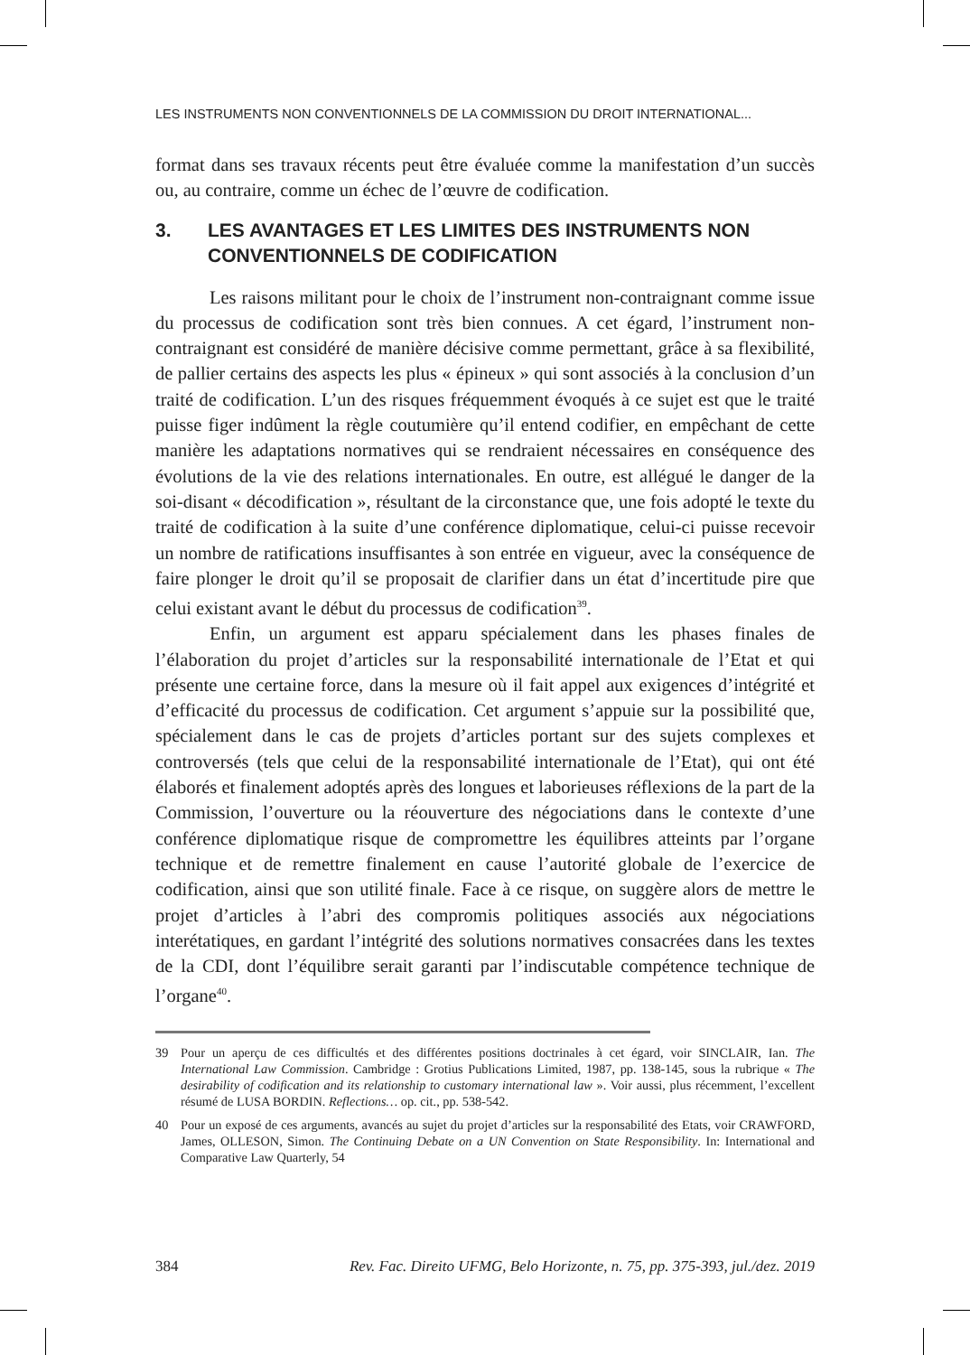LES INSTRUMENTS NON CONVENTIONNELS DE LA COMMISSION DU DROIT INTERNATIONAL...
format dans ses travaux récents peut être évaluée comme la manifestation d’un succès ou, au contraire, comme un échec de l’œuvre de codification.
3. LES AVANTAGES ET LES LIMITES DES INSTRUMENTS NON CONVENTIONNELS DE CODIFICATION
Les raisons militant pour le choix de l’instrument non-contraignant comme issue du processus de codification sont très bien connues. A cet égard, l’instrument non-contraignant est considéré de manière décisive comme permettant, grâce à sa flexibilité, de pallier certains des aspects les plus « épineux » qui sont associés à la conclusion d’un traité de codification. L’un des risques fréquemment évoqués à ce sujet est que le traité puisse figer indûment la règle coutumière qu’il entend codifier, en empêchant de cette manière les adaptations normatives qui se rendraient nécessaires en conséquence des évolutions de la vie des relations internationales. En outre, est allégué le danger de la soi-disant « décodification », résultant de la circonstance que, une fois adopté le texte du traité de codification à la suite d’une conférence diplomatique, celui-ci puisse recevoir un nombre de ratifications insuffisantes à son entrée en vigueur, avec la conséquence de faire plonger le droit qu’il se proposait de clarifier dans un état d’incertitude pire que celui existant avant le début du processus de codification<sup>39</sup>.
Enfin, un argument est apparu spécialement dans les phases finales de l’élaboration du projet d’articles sur la responsabilité internationale de l’Etat et qui présente une certaine force, dans la mesure où il fait appel aux exigences d’intégrité et d’efficacité du processus de codification. Cet argument s’appuie sur la possibilité que, spécialement dans le cas de projets d’articles portant sur des sujets complexes et controversés (tels que celui de la responsabilité internationale de l’Etat), qui ont été élaborés et finalement adoptés après des longues et laborieuses réflexions de la part de la Commission, l’ouverture ou la réouverture des négociations dans le contexte d’une conférence diplomatique risque de compromettre les équilibres atteints par l’organe technique et de remettre finalement en cause l’autorité globale de l’exercice de codification, ainsi que son utilité finale. Face à ce risque, on suggère alors de mettre le projet d’articles à l’abri des compromis politiques associés aux négociations interétatiques, en gardant l’intégrité des solutions normatives consacrées dans les textes de la CDI, dont l’équilibre serait garanti par l’indiscutable compétence technique de l’organe<sup>40</sup>.
39 Pour un aperçu de ces difficultés et des différentes positions doctrinales à cet égard, voir SINCLAIR, Ian. The International Law Commission. Cambridge : Grotius Publications Limited, 1987, pp. 138-145, sous la rubrique « The desirability of codification and its relationship to customary international law ». Voir aussi, plus récemment, l’excellent résumé de LUSA BORDIN. Reflections… op. cit., pp. 538-542.
40 Pour un exposé de ces arguments, avancés au sujet du projet d’articles sur la responsabilité des Etats, voir CRAWFORD, James, OLLESON, Simon. The Continuing Debate on a UN Convention on State Responsibility. In: International and Comparative Law Quarterly, 54
384 Rev. Fac. Direito UFMG, Belo Horizonte, n. 75, pp. 375-393, jul./dez. 2019